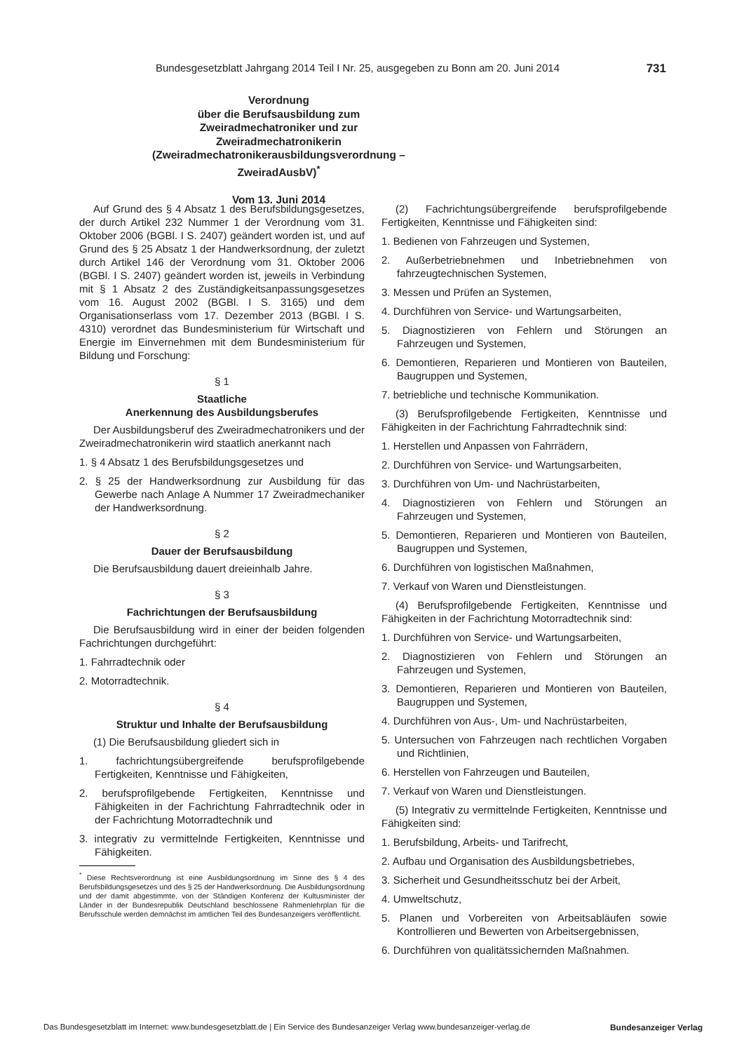Bundesgesetzblatt Jahrgang 2014 Teil I Nr. 25, ausgegeben zu Bonn am 20. Juni 2014 731
Verordnung
über die Berufsausbildung zum
Zweiradmechatroniker und zur Zweiradmechatronikerin
(Zweiradmechatronikerausbildungsverordnung – ZweiradAusbV)<sup>*</sup>
Vom 13. Juni 2014
Auf Grund des § 4 Absatz 1 des Berufsbildungsgesetzes, der durch Artikel 232 Nummer 1 der Verordnung vom 31. Oktober 2006 (BGBl. I S. 2407) geändert worden ist, und auf Grund des § 25 Absatz 1 der Handwerksordnung, der zuletzt durch Artikel 146 der Verordnung vom 31. Oktober 2006 (BGBl. I S. 2407) geändert worden ist, jeweils in Verbindung mit § 1 Absatz 2 des Zuständigkeitsanpassungsgesetzes vom 16. August 2002 (BGBl. I S. 3165) und dem Organisationserlass vom 17. Dezember 2013 (BGBl. I S. 4310) verordnet das Bundesministerium für Wirtschaft und Energie im Einvernehmen mit dem Bundesministerium für Bildung und Forschung:
§ 1
Staatliche
Anerkennung des Ausbildungsberufes
Der Ausbildungsberuf des Zweiradmechatronikers und der Zweiradmechatronikerin wird staatlich anerkannt nach
1. § 4 Absatz 1 des Berufsbildungsgesetzes und
2. § 25 der Handwerksordnung zur Ausbildung für das Gewerbe nach Anlage A Nummer 17 Zweiradmechaniker der Handwerksordnung.
§ 2
Dauer der Berufsausbildung
Die Berufsausbildung dauert dreieinhalb Jahre.
§ 3
Fachrichtungen der Berufsausbildung
Die Berufsausbildung wird in einer der beiden folgenden Fachrichtungen durchgeführt:
1. Fahrradtechnik oder
2. Motorradtechnik.
§ 4
Struktur und Inhalte der Berufsausbildung
(1) Die Berufsausbildung gliedert sich in
1. fachrichtungsübergreifende berufsprofilgebende Fertigkeiten, Kenntnisse und Fähigkeiten,
2. berufsprofilgebende Fertigkeiten, Kenntnisse und Fähigkeiten in der Fachrichtung Fahrradtechnik oder in der Fachrichtung Motorradtechnik und
3. integrativ zu vermittelnde Fertigkeiten, Kenntnisse und Fähigkeiten.
<sup>*</sup> Diese Rechtsverordnung ist eine Ausbildungsordnung im Sinne des § 4 des Berufsbildungsgesetzes und des § 25 der Handwerksordnung. Die Ausbildungsordnung und der damit abgestimmte, von der Ständigen Konferenz der Kultusminister der Länder in der Bundesrepublik Deutschland beschlossene Rahmenlehrplan für die Berufsschule werden demnächst im amtlichen Teil des Bundesanzeigers veröffentlicht.
(2) Fachrichtungsübergreifende berufsprofilgebende Fertigkeiten, Kenntnisse und Fähigkeiten sind:
1. Bedienen von Fahrzeugen und Systemen,
2. Außerbetriebnehmen und Inbetriebnehmen von fahrzeugtechnischen Systemen,
3. Messen und Prüfen an Systemen,
4. Durchführen von Service- und Wartungsarbeiten,
5. Diagnostizieren von Fehlern und Störungen an Fahrzeugen und Systemen,
6. Demontieren, Reparieren und Montieren von Bauteilen, Baugruppen und Systemen,
7. betriebliche und technische Kommunikation.
(3) Berufsprofilgebende Fertigkeiten, Kenntnisse und Fähigkeiten in der Fachrichtung Fahrradtechnik sind:
1. Herstellen und Anpassen von Fahrrädern,
2. Durchführen von Service- und Wartungsarbeiten,
3. Durchführen von Um- und Nachrüstarbeiten,
4. Diagnostizieren von Fehlern und Störungen an Fahrzeugen und Systemen,
5. Demontieren, Reparieren und Montieren von Bauteilen, Baugruppen und Systemen,
6. Durchführen von logistischen Maßnahmen,
7. Verkauf von Waren und Dienstleistungen.
(4) Berufsprofilgebende Fertigkeiten, Kenntnisse und Fähigkeiten in der Fachrichtung Motorradtechnik sind:
1. Durchführen von Service- und Wartungsarbeiten,
2. Diagnostizieren von Fehlern und Störungen an Fahrzeugen und Systemen,
3. Demontieren, Reparieren und Montieren von Bauteilen, Baugruppen und Systemen,
4. Durchführen von Aus-, Um- und Nachrüstarbeiten,
5. Untersuchen von Fahrzeugen nach rechtlichen Vorgaben und Richtlinien,
6. Herstellen von Fahrzeugen und Bauteilen,
7. Verkauf von Waren und Dienstleistungen.
(5) Integrativ zu vermittelnde Fertigkeiten, Kenntnisse und Fähigkeiten sind:
1. Berufsbildung, Arbeits- und Tarifrecht,
2. Aufbau und Organisation des Ausbildungsbetriebes,
3. Sicherheit und Gesundheitsschutz bei der Arbeit,
4. Umweltschutz,
5. Planen und Vorbereiten von Arbeitsabläufen sowie Kontrollieren und Bewerten von Arbeitsergebnissen,
6. Durchführen von qualitätssichernden Maßnahmen.
Das Bundesgesetzblatt im Internet: www.bundesgesetzblatt.de | Ein Service des Bundesanzeiger Verlag www.bundesanzeiger-verlag.de Bundesanzeiger Verlag